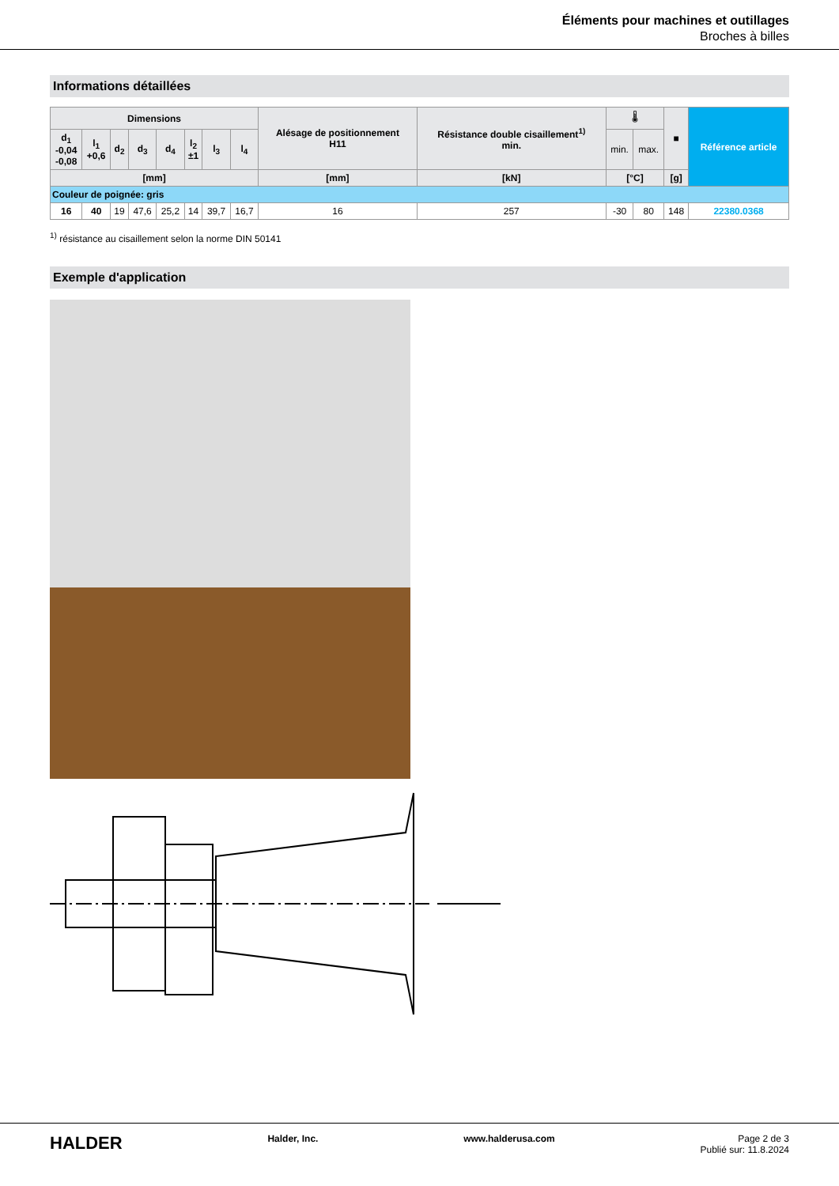Éléments pour machines et outillages
Broches à billes
Informations détaillées
| Dimensions | | | | | | | | Alésage de positionnement H11 | Résistance double cisaillement<sup>1)</sup> min. | 🌡 | | ■ | Référence article |
| --- | --- | --- | --- | --- | --- | --- | --- | --- | --- | --- | --- | --- | --- |
| d<sub>1</sub> -0,04 -0,08 | l<sub>1</sub> +0,6 | d<sub>2</sub> | d<sub>3</sub> | d<sub>4</sub> | l<sub>2</sub> ±1 | l<sub>3</sub> | l<sub>4</sub> | | | min. | max. | | |
| [mm] | | | | | | | | [mm] | [kN] | [°C] | | [g] | |
| Couleur de poignée: gris | | | | | | | | | | | | | |
| 16 | 40 | 19 | 47,6 | 25,2 | 14 | 39,7 | 16,7 | 16 | 257 | -30 | 80 | 148 | 22380.0368 |
<sup>1)</sup> résistance au cisaillement selon la norme DIN 50141
Exemple d'application
HALDER
Halder, Inc. www.halderusa.com Page 2 de 3
Publié sur: 11.8.2024